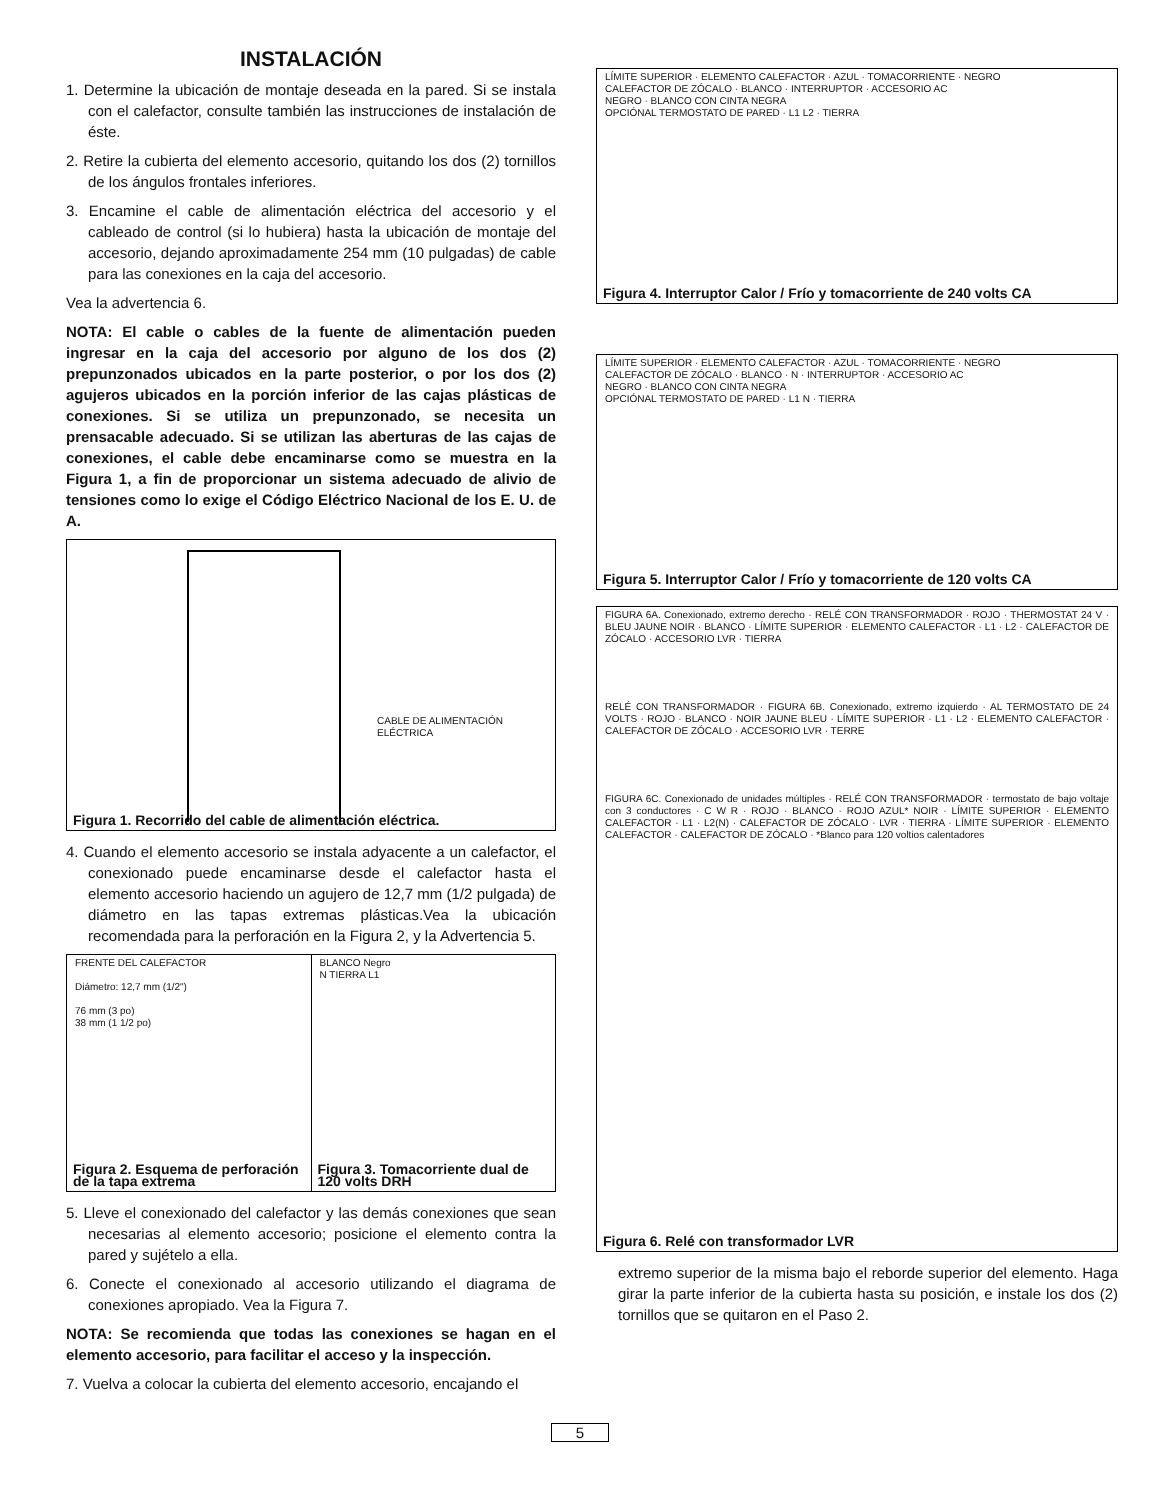INSTALACIÓN
1. Determine la ubicación de montaje deseada en la pared. Si se instala con el calefactor, consulte también las instrucciones de instalación de éste.
2. Retire la cubierta del elemento accesorio, quitando los dos (2) tornillos de los ángulos frontales inferiores.
3. Encamine el cable de alimentación eléctrica del accesorio y el cableado de control (si lo hubiera) hasta la ubicación de montaje del accesorio, dejando aproximadamente 254 mm (10 pulgadas) de cable para las conexiones en la caja del accesorio.
Vea la advertencia 6.
NOTA: El cable o cables de la fuente de alimentación pueden ingresar en la caja del accesorio por alguno de los dos (2) prepunzonados ubicados en la parte posterior, o por los dos (2) agujeros ubicados en la porción inferior de las cajas plásticas de conexiones. Si se utiliza un prepunzonado, se necesita un prensacable adecuado. Si se utilizan las aberturas de las cajas de conexiones, el cable debe encaminarse como se muestra en la Figura 1, a fin de proporcionar un sistema adecuado de alivio de tensiones como lo exige el Código Eléctrico Nacional de los E. U. de A.
CABLE DE ALIMENTACIÓN
ELÉCTRICA
Figura 1. Recorrido del cable de alimentación eléctrica.
4. Cuando el elemento accesorio se instala adyacente a un calefactor, el conexionado puede encaminarse desde el calefactor hasta el elemento accesorio haciendo un agujero de 12,7 mm (1/2 pulgada) de diámetro en las tapas extremas plásticas.Vea la ubicación recomendada para la perforación en la Figura 2, y la Advertencia 5.
FRENTE DEL CALEFACTOR
Diámetro: 12,7 mm (1/2")
76 mm (3 po)
38 mm (1 1/2 po)
Figura 2. Esquema de perforación de la tapa extrema
BLANCO Negro
N TIERRA L1
Figura 3. Tomacorriente dual de 120 volts DRH
5. Lleve el conexionado del calefactor y las demás conexiones que sean necesarias al elemento accesorio; posicione el elemento contra la pared y sujételo a ella.
6. Conecte el conexionado al accesorio utilizando el diagrama de conexiones apropiado. Vea la Figura 7.
NOTA: Se recomienda que todas las conexiones se hagan en el elemento accesorio, para facilitar el acceso y la inspección.
7. Vuelva a colocar la cubierta del elemento accesorio, encajando el
LÍMITE SUPERIOR · ELEMENTO CALEFACTOR · AZUL · TOMACORRIENTE · NEGRO
CALEFACTOR DE ZÓCALO · BLANCO · INTERRUPTOR · ACCESORIO AC
NEGRO · BLANCO CON CINTA NEGRA
OPCIÓNAL TERMOSTATO DE PARED · L1 L2 · TIERRA
Figura 4. Interruptor Calor / Frío y tomacorriente de 240 volts CA
LÍMITE SUPERIOR · ELEMENTO CALEFACTOR · AZUL · TOMACORRIENTE · NEGRO
CALEFACTOR DE ZÓCALO · BLANCO · N · INTERRUPTOR · ACCESORIO AC
NEGRO · BLANCO CON CINTA NEGRA
OPCIÓNAL TERMOSTATO DE PARED · L1 N · TIERRA
Figura 5. Interruptor Calor / Frío y tomacorriente de 120 volts CA
FIGURA 6A. Conexionado, extremo derecho · RELÉ CON TRANSFORMADOR · ROJO · THERMOSTAT 24 V · BLEU JAUNE NOIR · BLANCO · LÍMITE SUPERIOR · ELEMENTO CALEFACTOR · L1 · L2 · CALEFACTOR DE ZÓCALO · ACCESORIO LVR · TIERRA
RELÉ CON TRANSFORMADOR · FIGURA 6B. Conexionado, extremo izquierdo · AL TERMOSTATO DE 24 VOLTS · ROJO · BLANCO · NOIR JAUNE BLEU · LÍMITE SUPERIOR · L1 · L2 · ELEMENTO CALEFACTOR · CALEFACTOR DE ZÓCALO · ACCESORIO LVR · TERRE
FIGURA 6C. Conexionado de unidades múltiples · RELÉ CON TRANSFORMADOR · termostato de bajo voltaje con 3 conductores · C W R · ROJO · BLANCO · ROJO AZUL* NOIR · LÍMITE SUPERIOR · ELEMENTO CALEFACTOR · L1 · L2(N) · CALEFACTOR DE ZÓCALO · LVR · TIERRA · LÍMITE SUPERIOR · ELEMENTO CALEFACTOR · CALEFACTOR DE ZÓCALO · *Blanco para 120 voltios calentadores
Figura 6. Relé con transformador LVR
extremo superior de la misma bajo el reborde superior del elemento. Haga girar la parte inferior de la cubierta hasta su posición, e instale los dos (2) tornillos que se quitaron en el Paso 2.
5